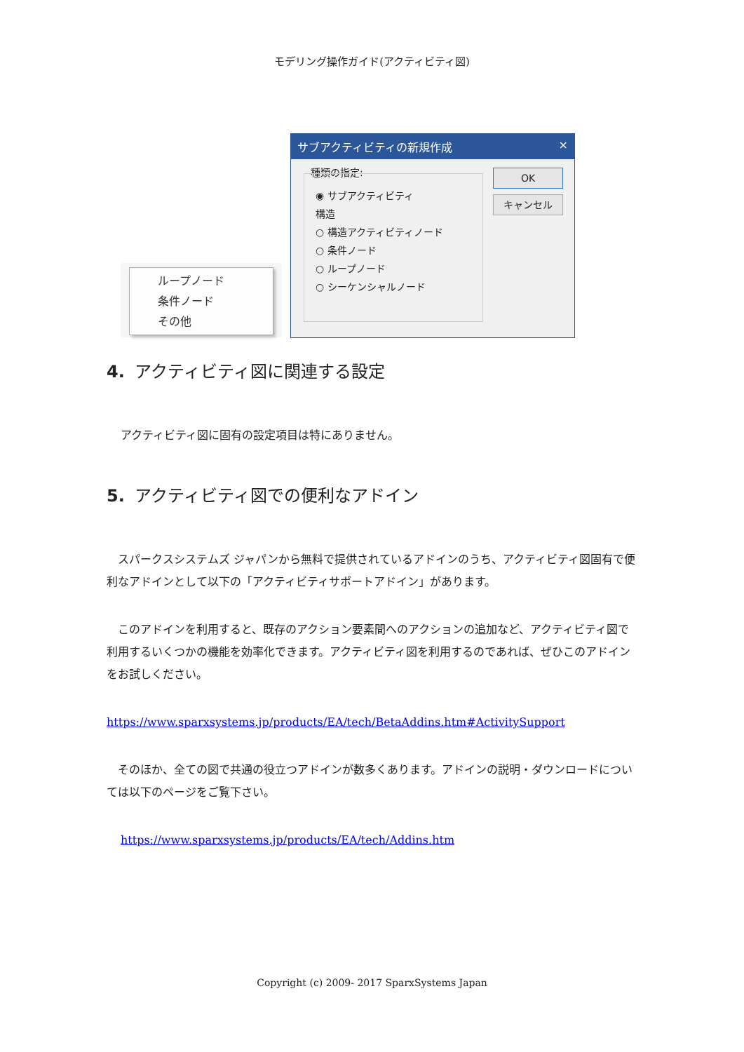モデリング操作ガイド(アクティビティ図)
ループノード
条件ノード
その他
サブアクティビティの新規作成 ×
種類の指定:
◉ サブアクティビティ
構造
○ 構造アクティビティノード
○ 条件ノード
○ ループノード
○ シーケンシャルノード
OK
キャンセル
4. アクティビティ図に関連する設定
アクティビティ図に固有の設定項目は特にありません。
5. アクティビティ図での便利なアドイン
　スパークスシステムズ ジャパンから無料で提供されているアドインのうち、アクティビティ図固有で便利なアドインとして以下の「アクティビティサポートアドイン」があります。
　このアドインを利用すると、既存のアクション要素間へのアクションの追加など、アクティビティ図で利用するいくつかの機能を効率化できます。アクティビティ図を利用するのであれば、ぜひこのアドインをお試しください。
https://www.sparxsystems.jp/products/EA/tech/BetaAddins.htm#ActivitySupport
　そのほか、全ての図で共通の役立つアドインが数多くあります。アドインの説明・ダウンロードについては以下のページをご覧下さい。
https://www.sparxsystems.jp/products/EA/tech/Addins.htm
Copyright (c) 2009- 2017 SparxSystems Japan